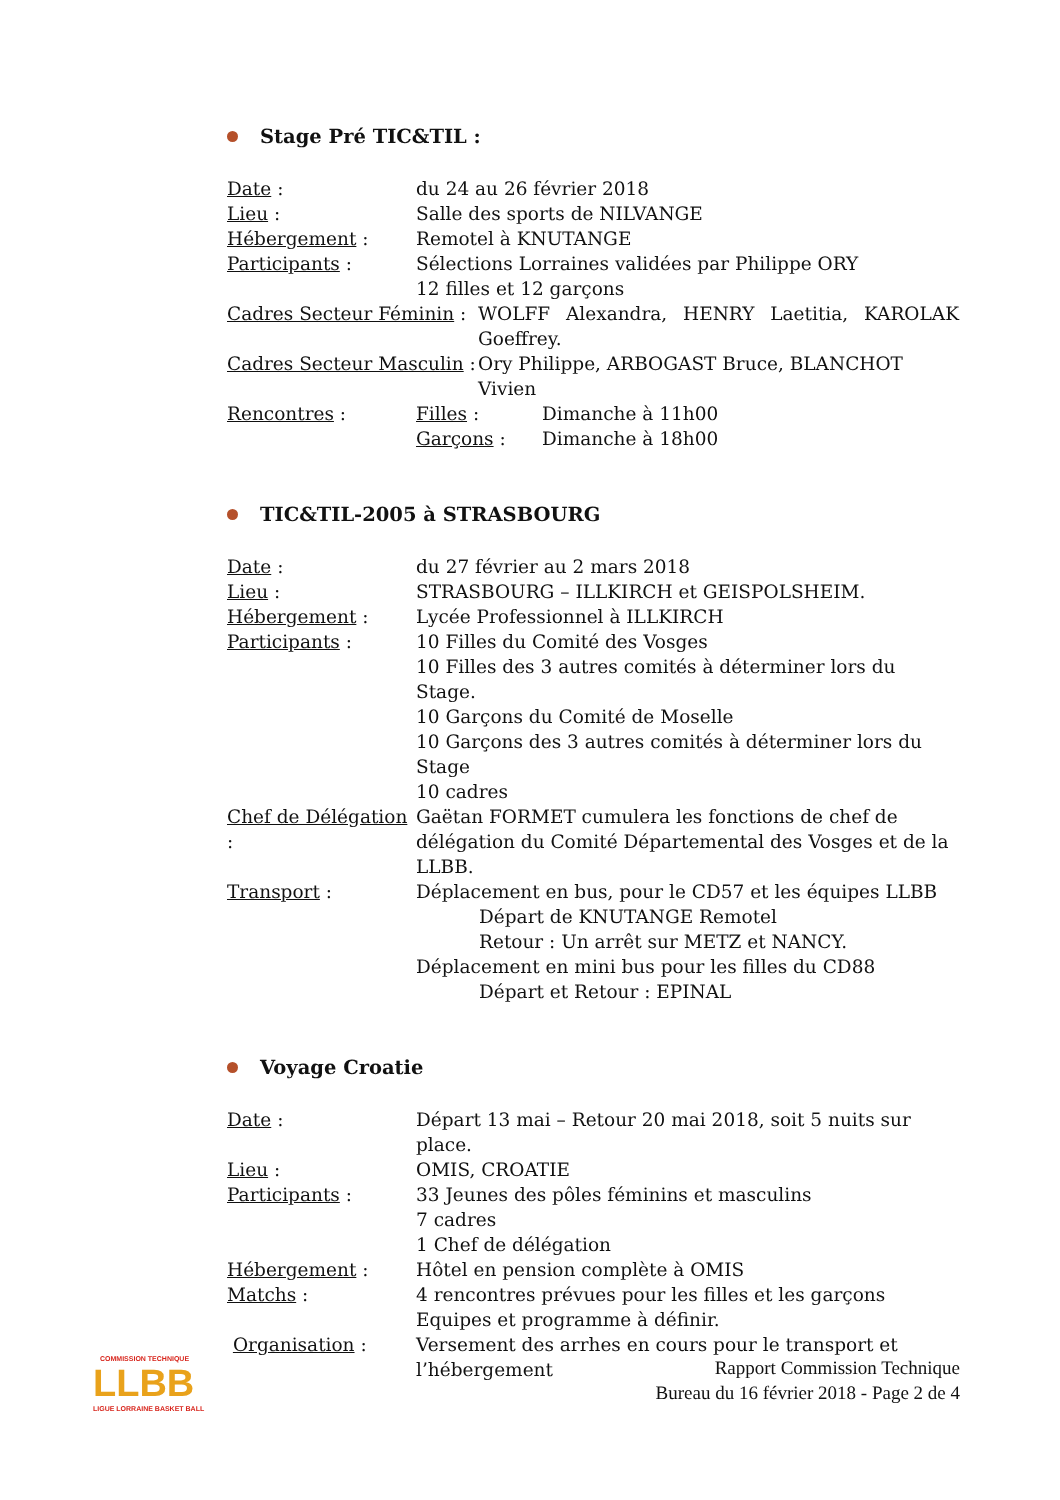Stage Pré TIC&TIL :
Date : du 24 au 26 février 2018
Lieu : Salle des sports de NILVANGE
Hébergement : Remotel à KNUTANGE
Participants : Sélections Lorraines validées par Philippe ORY
12 filles et 12 garçons
Cadres Secteur Féminin :
WOLFF Alexandra, HENRY Laetitia, KAROLAK Goeffrey.
Cadres Secteur Masculin :
Ory Philippe, ARBOGAST Bruce, BLANCHOT Vivien
Rencontres : Filles :
Garçons :
Dimanche à 11h00
Dimanche à 18h00
TIC&TIL-2005 à STRASBOURG
Date : du 27 février au 2 mars 2018
Lieu : STRASBOURG – ILLKIRCH et GEISPOLSHEIM.
Hébergement : Lycée Professionnel à ILLKIRCH
Participants : 10 Filles du Comité des Vosges
10 Filles des 3 autres comités à déterminer lors du Stage.
10 Garçons du Comité de Moselle
10 Garçons des 3 autres comités à déterminer lors du Stage
10 cadres
Chef de Délégation :
Gaëtan FORMET cumulera les fonctions de chef de délégation du Comité Départemental des Vosges et de la LLBB.
Transport : Déplacement en bus, pour le CD57 et les équipes LLBB
Départ de KNUTANGE Remotel
Retour : Un arrêt sur METZ et NANCY.
Déplacement en mini bus pour les filles du CD88
Départ et Retour : EPINAL
Voyage Croatie
Date : Départ 13 mai – Retour 20 mai 2018, soit 5 nuits sur place.
Lieu : OMIS, CROATIE
Participants : 33 Jeunes des pôles féminins et masculins
7 cadres
1 Chef de délégation
Hébergement : Hôtel en pension complète à OMIS
Matchs : 4 rencontres prévues pour les filles et les garçons
Equipes et programme à définir.
Organisation : Versement des arrhes en cours pour le transport et l’hébergement
COMMISSION TECHNIQUE
LLBB
LIGUE LORRAINE BASKET BALL
Rapport Commission Technique
Bureau du 16 février 2018 - Page 2 de 4